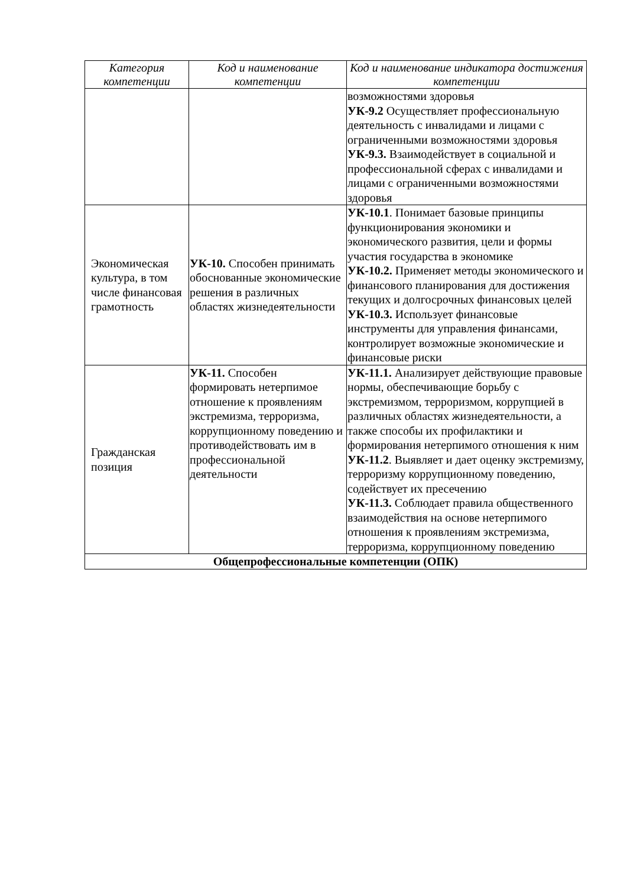| Категория компетенции | Код и наименование компетенции | Код и наименование индикатора достижения компетенции |
| --- | --- | --- |
| | | возможностями здоровья УК-9.2 Осуществляет профессиональную деятельность с инвалидами и лицами с ограниченными возможностями здоровья УК-9.3. Взаимодействует в социальной и профессиональной сферах с инвалидами и лицами с ограниченными возможностями здоровья |
| Экономическая культура, в том числе финансовая грамотность | УК-10. Способен принимать обоснованные экономические решения в различных областях жизнедеятельности | УК-10.1 . Понимает базовые принципы функционирования экономики и экономического развития, цели и формы участия государства в экономике УК-10.2. Применяет методы экономического и финансового планирования для достижения текущих и долгосрочных финансовых целей УК-10.3. Использует финансовые инструменты для управления финансами, контролирует возможные экономические и финансовые риски |
| Гражданская позиция | УК-11. Способен формировать нетерпимое отношение к проявлениям экстремизма, терроризма, коррупционному поведению и противодействовать им в профессиональной деятельности | УК-11.1. Анализирует действующие правовые нормы, обеспечивающие борьбу с экстремизмом, терроризмом, коррупцией в различных областях жизнедеятельности, а также способы их профилактики и формирования нетерпимого отношения к ним УК-11.2 . Выявляет и дает оценку экстремизму, терроризму коррупционному поведению, содействует их пресечению УК-11.3. Соблюдает правила общественного взаимодействия на основе нетерпимого отношения к проявлениям экстремизма, терроризма, коррупционному поведению |
| Общепрофессиональные компетенции (ОПК) | | |